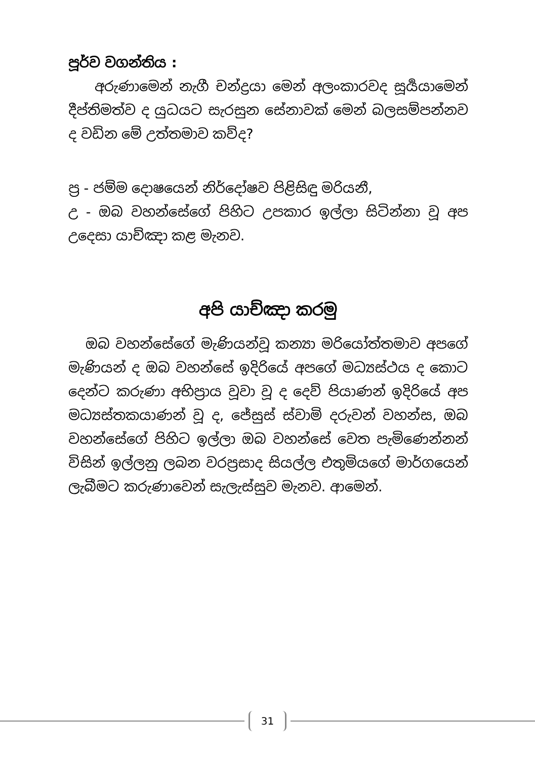පූර්ව වගන්තිය :
අරුණාමෙන් නැගී චන්ද්‍රයා මෙන් අලංකාරවද සූර්‍යයාමෙන් දීප්තිමත්ව ද යුධයට සැරසුන සේනාවක් මෙන් බලසම්පන්නව ද වඩින මේ උත්තමාව කව්ද?
ප්‍ර - ජම්ම දොෂයෙන් නිර්දෝෂව පිළිසිඳු මරියනී,
උ - ඔබ වහන්සේගේ පිහිට උපකාර ඉල්ලා සිටින්නා වූ අප උදෙසා යාච්ඤා කළ මැනව.
අපි යාච්ඤා කරමු
ඔබ වහන්සේගේ මැණියන්වූ කන්‍යා මරියෝත්තමාව අපගේ මැණියන් ද ඔබ වහන්සේ ඉදිරියේ අපගේ මධ්‍යස්ථය ද කොට දෙන්ට කරුණා අභිප්‍රාය වූවා වූ ද දෙව් පියාණන් ඉදිරියේ අප මධ්‍යස්තකයාණන් වූ ද, ජේසුස් ස්වාමි දරුවන් වහන්ස, ඔබ වහන්සේගේ පිහිට ඉල්ලා ඔබ වහන්සේ වෙත පැමිණෙන්නන් විසින් ඉල්ලනු ලබන වරප්‍රසාද සියල්ල එතුමියගේ මාර්ගයෙන් ලැබීමට කරුණාවෙන් සැලැස්සුව මැනව. ආමෙන්.
31